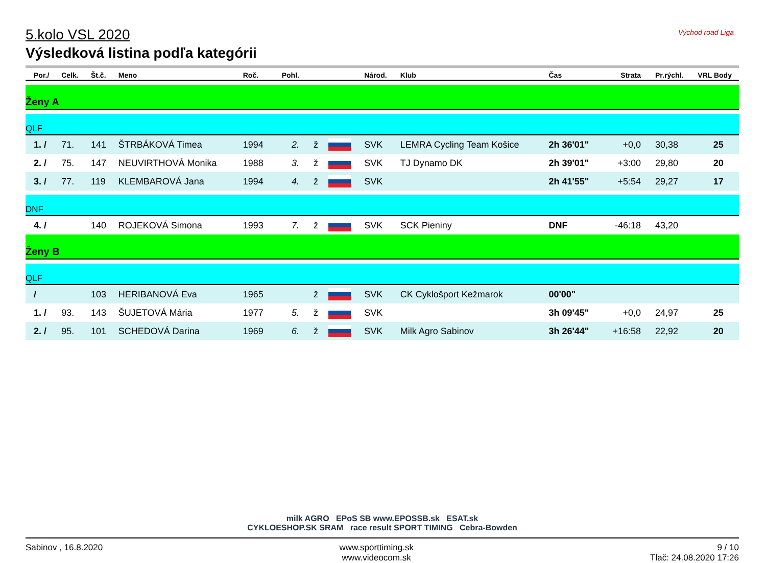Východ road Liga
5.kolo VSL 2020
Výsledková listina podľa kategórii
| Por./ | Celk. | Št.č. | Meno | Roč. | Pohl. | | | Národ. | Klub | Čas | Strata | Pr.rýchl. | VRL Body |
| --- | --- | --- | --- | --- | --- | --- | --- | --- | --- | --- | --- | --- | --- |
| Ženy A | | | | | | | | | | | | | |
| QLF | | | | | | | | | | | | | |
| 1. / | 71. | 141 | ŠTRBÁKOVÁ Timea | 1994 | 2. | ž | | SVK | LEMRA Cycling Team Košice | 2h 36'01" | +0,0 | 30,38 | 25 |
| 2. / | 75. | 147 | NEUVIRTHOVÁ Monika | 1988 | 3. | ž | | SVK | TJ Dynamo DK | 2h 39'01" | +3:00 | 29,80 | 20 |
| 3. / | 77. | 119 | KLEMBAROVÁ Jana | 1994 | 4. | ž | | SVK | | 2h 41'55" | +5:54 | 29,27 | 17 |
| DNF | | | | | | | | | | | | | |
| 4. / | | 140 | ROJEKOVÁ Simona | 1993 | 7. | ž | | SVK | SCK Pieniny | DNF | -46:18 | 43,20 | |
| Ženy B | | | | | | | | | | | | | |
| QLF | | | | | | | | | | | | | |
| / | | 103 | HERIBANOVÁ Eva | 1965 | | ž | | SVK | CK Cyklošport Kežmarok | 00'00" | | | |
| 1. / | 93. | 143 | ŠUJETOVÁ Mária | 1977 | 5. | ž | | SVK | | 3h 09'45" | +0,0 | 24,97 | 25 |
| 2. / | 95. | 101 | SCHEDOVÁ Darina | 1969 | 6. | ž | | SVK | Milk Agro Sabinov | 3h 26'44" | +16:58 | 22,92 | 20 |
milk AGRO EPoS SB www.EPOSSB.sk ESAT.sk
CYKLOESHOP.SK SRAM race result SPORT TIMING Cebra-Bowden
Sabinov , 16.8.2020 www.sporttiming.sk
www.videocom.sk
9 / 10
Tlač: 24.08.2020 17:26